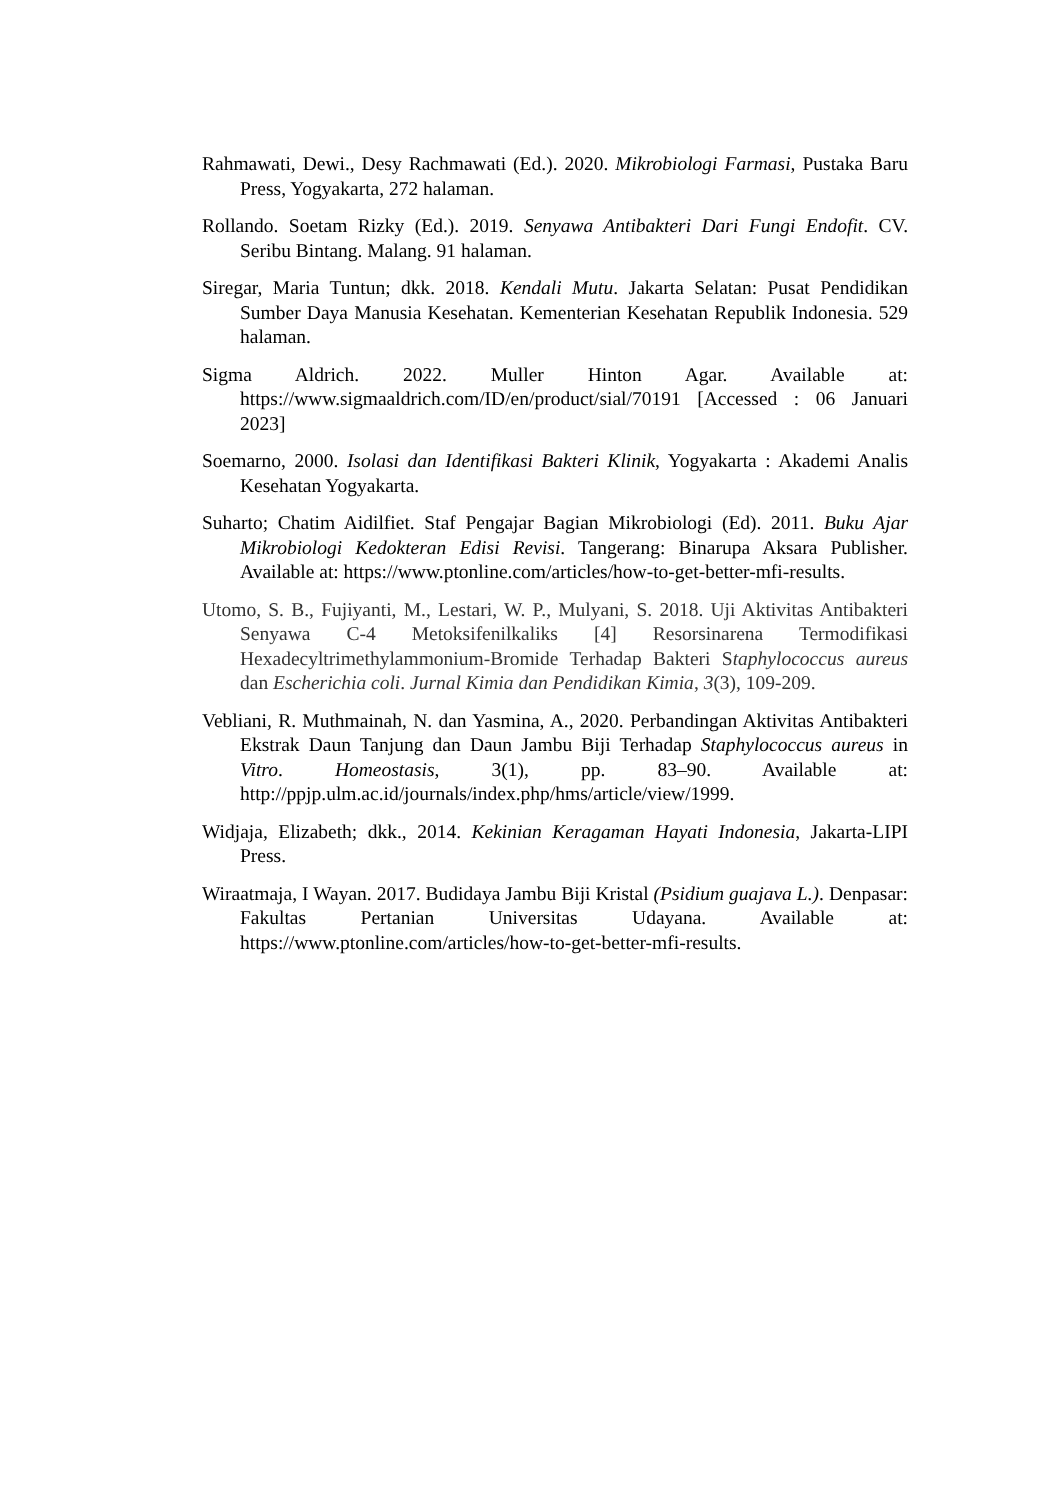Rahmawati, Dewi., Desy Rachmawati (Ed.). 2020. Mikrobiologi Farmasi, Pustaka Baru Press, Yogyakarta, 272 halaman.
Rollando. Soetam Rizky (Ed.). 2019. Senyawa Antibakteri Dari Fungi Endofit. CV. Seribu Bintang. Malang. 91 halaman.
Siregar, Maria Tuntun; dkk. 2018. Kendali Mutu. Jakarta Selatan: Pusat Pendidikan Sumber Daya Manusia Kesehatan. Kementerian Kesehatan Republik Indonesia. 529 halaman.
Sigma Aldrich. 2022. Muller Hinton Agar. Available at: https://www.sigmaaldrich.com/ID/en/product/sial/70191 [Accessed : 06 Januari 2023]
Soemarno, 2000. Isolasi dan Identifikasi Bakteri Klinik, Yogyakarta : Akademi Analis Kesehatan Yogyakarta.
Suharto; Chatim Aidilfiet. Staf Pengajar Bagian Mikrobiologi (Ed). 2011. Buku Ajar Mikrobiologi Kedokteran Edisi Revisi. Tangerang: Binarupa Aksara Publisher. Available at: https://www.ptonline.com/articles/how-to-get-better-mfi-results.
Utomo, S. B., Fujiyanti, M., Lestari, W. P., Mulyani, S. 2018. Uji Aktivitas Antibakteri Senyawa C-4 Metoksifenilkaliks [4] Resorsinarena Termodifikasi Hexadecyltrimethylammonium-Bromide Terhadap Bakteri Staphylococcus aureus dan Escherichia coli. Jurnal Kimia dan Pendidikan Kimia, 3(3), 109-209.
Vebliani, R. Muthmainah, N. dan Yasmina, A., 2020. Perbandingan Aktivitas Antibakteri Ekstrak Daun Tanjung dan Daun Jambu Biji Terhadap Staphylococcus aureus in Vitro. Homeostasis, 3(1), pp. 83–90. Available at: http://ppjp.ulm.ac.id/journals/index.php/hms/article/view/1999.
Widjaja, Elizabeth; dkk., 2014. Kekinian Keragaman Hayati Indonesia, Jakarta-LIPI Press.
Wiraatmaja, I Wayan. 2017. Budidaya Jambu Biji Kristal (Psidium guajava L.). Denpasar: Fakultas Pertanian Universitas Udayana. Available at: https://www.ptonline.com/articles/how-to-get-better-mfi-results.